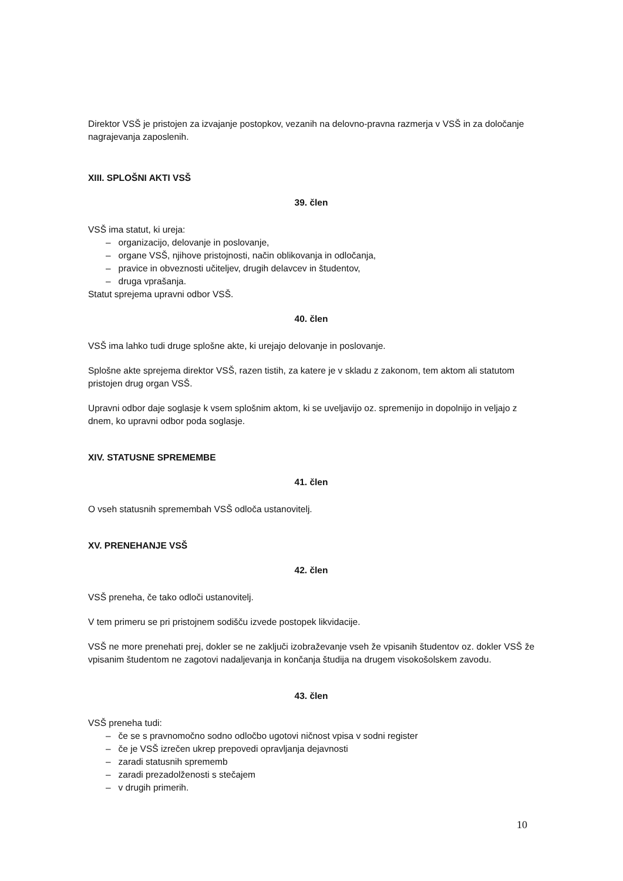Direktor VSŠ je pristojen za izvajanje postopkov, vezanih na delovno-pravna razmerja v VSŠ in za določanje nagrajevanja zaposlenih.
XIII. SPLOŠNI AKTI VSŠ
39. člen
VSŠ ima statut, ki ureja:
– organizacijo, delovanje in poslovanje,
– organe VSŠ, njihove pristojnosti, način oblikovanja in odločanja,
– pravice in obveznosti učiteljev, drugih delavcev in študentov,
– druga vprašanja.
Statut sprejema upravni odbor VSŠ.
40. člen
VSŠ ima lahko tudi druge splošne akte, ki urejajo delovanje in poslovanje.
Splošne akte sprejema direktor VSŠ, razen tistih, za katere je v skladu z zakonom, tem aktom ali statutom pristojen drug organ VSŠ.
Upravni odbor daje soglasje k vsem splošnim aktom, ki se uveljavijo oz. spremenijo in dopolnijo in veljajo z dnem, ko upravni odbor poda soglasje.
XIV. STATUSNE SPREMEMBE
41. člen
O vseh statusnih spremembah VSŠ odloča ustanovitelj.
XV. PRENEHANJE VSŠ
42. člen
VSŠ preneha, če tako odloči ustanovitelj.
V tem primeru se pri pristojnem sodišču izvede postopek likvidacije.
VSŠ ne more prenehati prej, dokler se ne zaključi izobraževanje vseh že vpisanih študentov oz. dokler VSŠ že vpisanim študentom ne zagotovi nadaljevanja in končanja študija na drugem visokošolskem zavodu.
43. člen
VSŠ preneha tudi:
– če se s pravnomočno sodno odločbo ugotovi ničnost vpisa v sodni register
– če je VSŠ izrečen ukrep prepovedi opravljanja dejavnosti
– zaradi statusnih sprememb
– zaradi prezadolženosti s stečajem
– v drugih primerih.
10